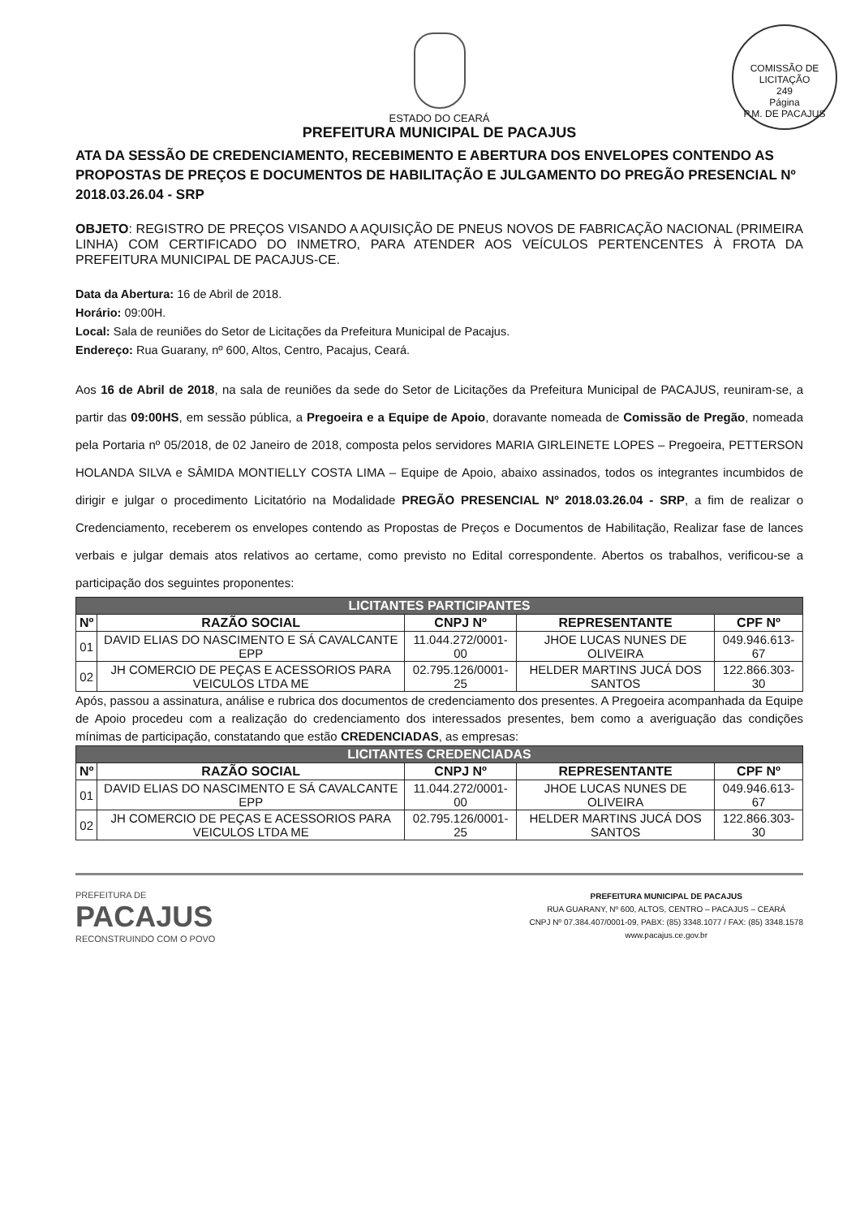COMISSÃO DE LICITAÇÃO
249
Página
P.M. DE PACAJUS
ESTADO DO CEARÁ
PREFEITURA MUNICIPAL DE PACAJUS
ATA DA SESSÃO DE CREDENCIAMENTO, RECEBIMENTO E ABERTURA DOS ENVELOPES CONTENDO AS PROPOSTAS DE PREÇOS E DOCUMENTOS DE HABILITAÇÃO E JULGAMENTO DO PREGÃO PRESENCIAL Nº 2018.03.26.04 - SRP
OBJETO: REGISTRO DE PREÇOS VISANDO A AQUISIÇÃO DE PNEUS NOVOS DE FABRICAÇÃO NACIONAL (PRIMEIRA LINHA) COM CERTIFICADO DO INMETRO, PARA ATENDER AOS VEÍCULOS PERTENCENTES À FROTA DA PREFEITURA MUNICIPAL DE PACAJUS-CE.
Data da Abertura: 16 de Abril de 2018.
Horário: 09:00H.
Local: Sala de reuniões do Setor de Licitações da Prefeitura Municipal de Pacajus.
Endereço: Rua Guarany, nº 600, Altos, Centro, Pacajus, Ceará.
Aos 16 de Abril de 2018, na sala de reuniões da sede do Setor de Licitações da Prefeitura Municipal de PACAJUS, reuniram-se, a partir das 09:00HS, em sessão pública, a Pregoeira e a Equipe de Apoio, doravante nomeada de Comissão de Pregão, nomeada pela Portaria nº 05/2018, de 02 Janeiro de 2018, composta pelos servidores MARIA GIRLEINETE LOPES – Pregoeira, PETTERSON HOLANDA SILVA e SÂMIDA MONTIELLY COSTA LIMA – Equipe de Apoio, abaixo assinados, todos os integrantes incumbidos de dirigir e julgar o procedimento Licitatório na Modalidade PREGÃO PRESENCIAL Nº 2018.03.26.04 - SRP, a fim de realizar o Credenciamento, receberem os envelopes contendo as Propostas de Preços e Documentos de Habilitação, Realizar fase de lances verbais e julgar demais atos relativos ao certame, como previsto no Edital correspondente. Abertos os trabalhos, verificou-se a participação dos seguintes proponentes:
| LICITANTES PARTICIPANTES | | | | |
| --- | --- | --- | --- | --- |
| Nº | RAZÃO SOCIAL | CNPJ Nº | REPRESENTANTE | CPF Nº |
| 01 | DAVID ELIAS DO NASCIMENTO E SÁ CAVALCANTE EPP | 11.044.272/0001-00 | JHOE LUCAS NUNES DE OLIVEIRA | 049.946.613-67 |
| 02 | JH COMERCIO DE PEÇAS E ACESSORIOS PARA VEICULOS LTDA ME | 02.795.126/0001-25 | HELDER MARTINS JUCÁ DOS SANTOS | 122.866.303-30 |
Após, passou a assinatura, análise e rubrica dos documentos de credenciamento dos presentes. A Pregoeira acompanhada da Equipe de Apoio procedeu com a realização do credenciamento dos interessados presentes, bem como a averiguação das condições mínimas de participação, constatando que estão CREDENCIADAS, as empresas:
| LICITANTES CREDENCIADAS | | | | |
| --- | --- | --- | --- | --- |
| Nº | RAZÃO SOCIAL | CNPJ Nº | REPRESENTANTE | CPF Nº |
| 01 | DAVID ELIAS DO NASCIMENTO E SÁ CAVALCANTE EPP | 11.044.272/0001-00 | JHOE LUCAS NUNES DE OLIVEIRA | 049.946.613-67 |
| 02 | JH COMERCIO DE PEÇAS E ACESSORIOS PARA VEICULOS LTDA ME | 02.795.126/0001-25 | HELDER MARTINS JUCÁ DOS SANTOS | 122.866.303-30 |
PREFEITURA DE
PACAJUS
RECONSTRUINDO COM O POVO
PREFEITURA MUNICIPAL DE PACAJUS
RUA GUARANY, Nº 600, ALTOS, CENTRO – PACAJUS – CEARÁ
CNPJ Nº 07.384.407/0001-09, PABX: (85) 3348.1077 / FAX: (85) 3348.1578
www.pacajus.ce.gov.br